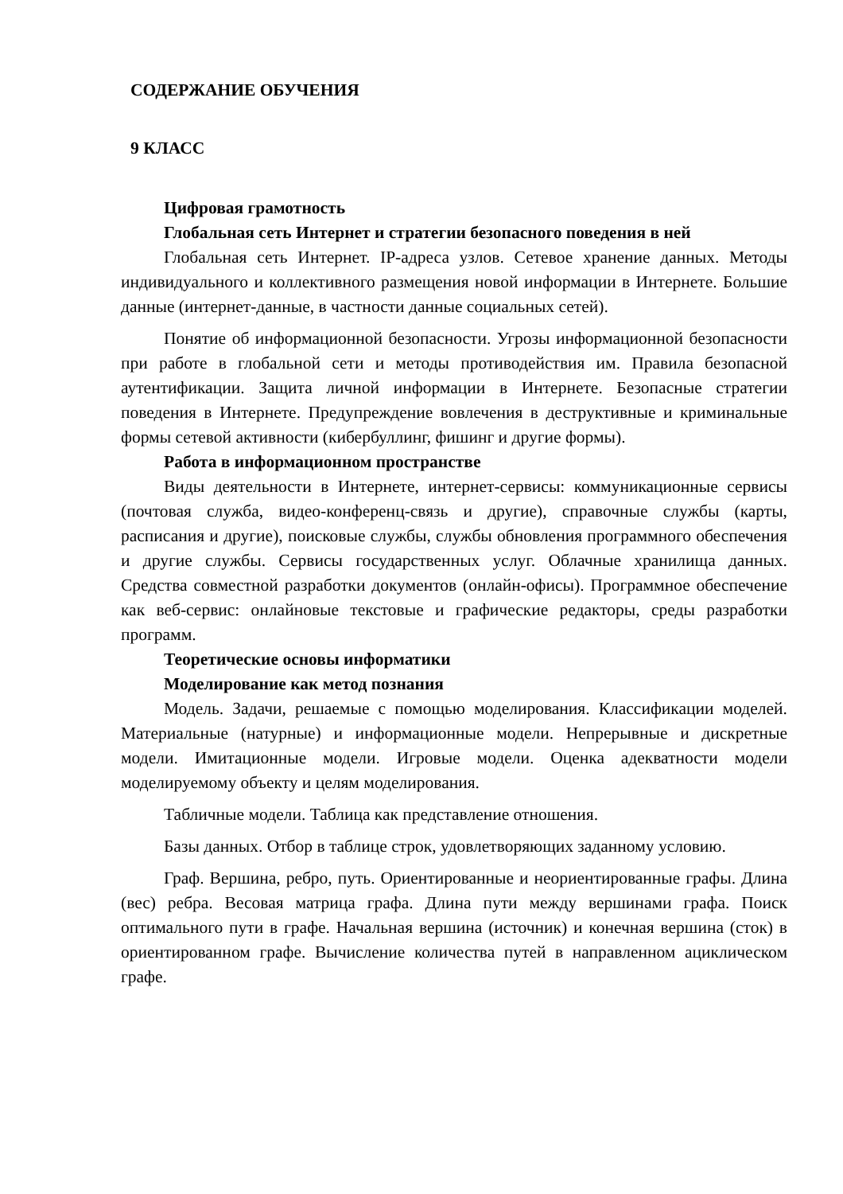СОДЕРЖАНИЕ ОБУЧЕНИЯ
9 КЛАСС
Цифровая грамотность
Глобальная сеть Интернет и стратегии безопасного поведения в ней
Глобальная сеть Интернет. IP-адреса узлов. Сетевое хранение данных. Методы индивидуального и коллективного размещения новой информации в Интернете. Большие данные (интернет-данные, в частности данные социальных сетей).
Понятие об информационной безопасности. Угрозы информационной безопасности при работе в глобальной сети и методы противодействия им. Правила безопасной аутентификации. Защита личной информации в Интернете. Безопасные стратегии поведения в Интернете. Предупреждение вовлечения в деструктивные и криминальные формы сетевой активности (кибербуллинг, фишинг и другие формы).
Работа в информационном пространстве
Виды деятельности в Интернете, интернет-сервисы: коммуникационные сервисы (почтовая служба, видео-конференц-связь и другие), справочные службы (карты, расписания и другие), поисковые службы, службы обновления программного обеспечения и другие службы. Сервисы государственных услуг. Облачные хранилища данных. Средства совместной разработки документов (онлайн-офисы). Программное обеспечение как веб-сервис: онлайновые текстовые и графические редакторы, среды разработки программ.
Теоретические основы информатики
Моделирование как метод познания
Модель. Задачи, решаемые с помощью моделирования. Классификации моделей. Материальные (натурные) и информационные модели. Непрерывные и дискретные модели. Имитационные модели. Игровые модели. Оценка адекватности модели моделируемому объекту и целям моделирования.
Табличные модели. Таблица как представление отношения.
Базы данных. Отбор в таблице строк, удовлетворяющих заданному условию.
Граф. Вершина, ребро, путь. Ориентированные и неориентированные графы. Длина (вес) ребра. Весовая матрица графа. Длина пути между вершинами графа. Поиск оптимального пути в графе. Начальная вершина (источник) и конечная вершина (сток) в ориентированном графе. Вычисление количества путей в направленном ациклическом графе.